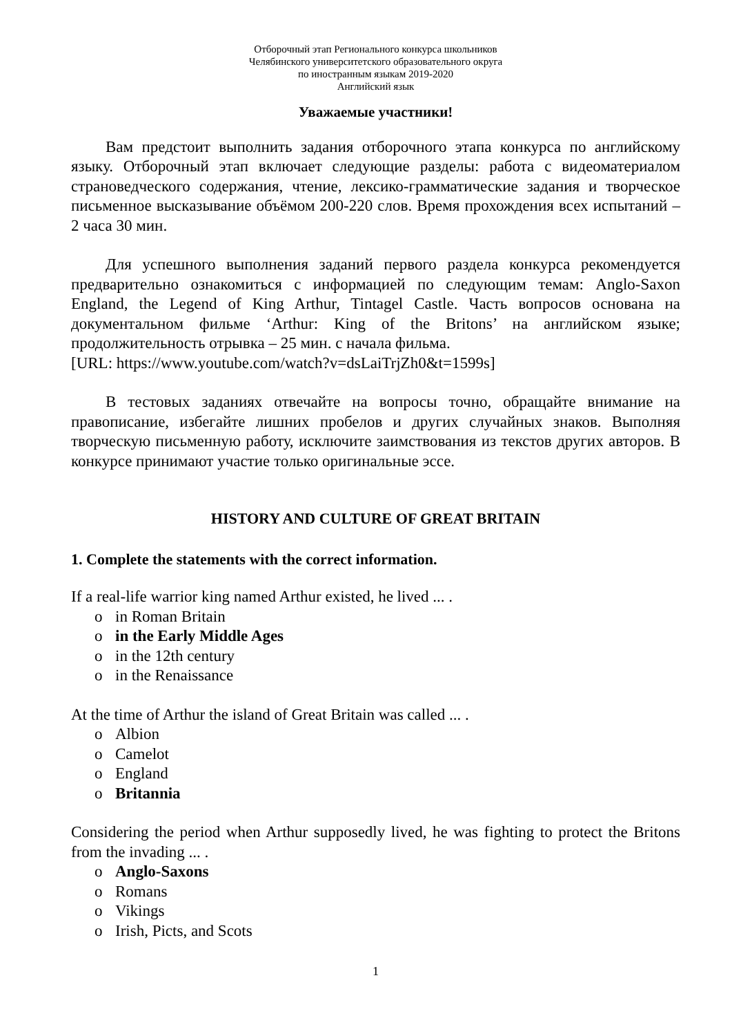Отборочный этап Регионального конкурса школьников
Челябинского университетского образовательного округа
по иностранным языкам 2019-2020
Английский язык
Уважаемые участники!
Вам предстоит выполнить задания отборочного этапа конкурса по английскому языку. Отборочный этап включает следующие разделы: работа с видеоматериалом страноведческого содержания, чтение, лексико-грамматические задания и творческое письменное высказывание объёмом 200-220 слов. Время прохождения всех испытаний – 2 часа 30 мин.
Для успешного выполнения заданий первого раздела конкурса рекомендуется предварительно ознакомиться с информацией по следующим темам: Anglo-Saxon England, the Legend of King Arthur, Tintagel Castle. Часть вопросов основана на документальном фильме ‘Arthur: King of the Britons’ на английском языке; продолжительность отрывка – 25 мин. с начала фильма.
[URL: https://www.youtube.com/watch?v=dsLaiTrjZh0&t=1599s]
В тестовых заданиях отвечайте на вопросы точно, обращайте внимание на правописание, избегайте лишних пробелов и других случайных знаков. Выполняя творческую письменную работу, исключите заимствования из текстов других авторов. В конкурсе принимают участие только оригинальные эссе.
HISTORY AND CULTURE OF GREAT BRITAIN
1. Complete the statements with the correct information.
If a real-life warrior king named Arthur existed, he lived ... .
o in Roman Britain
o in the Early Middle Ages
o in the 12th century
o in the Renaissance
At the time of Arthur the island of Great Britain was called ... .
o Albion
o Camelot
o England
o Britannia
Considering the period when Arthur supposedly lived, he was fighting to protect the Britons from the invading ... .
o Anglo-Saxons
o Romans
o Vikings
o Irish, Picts, and Scots
1